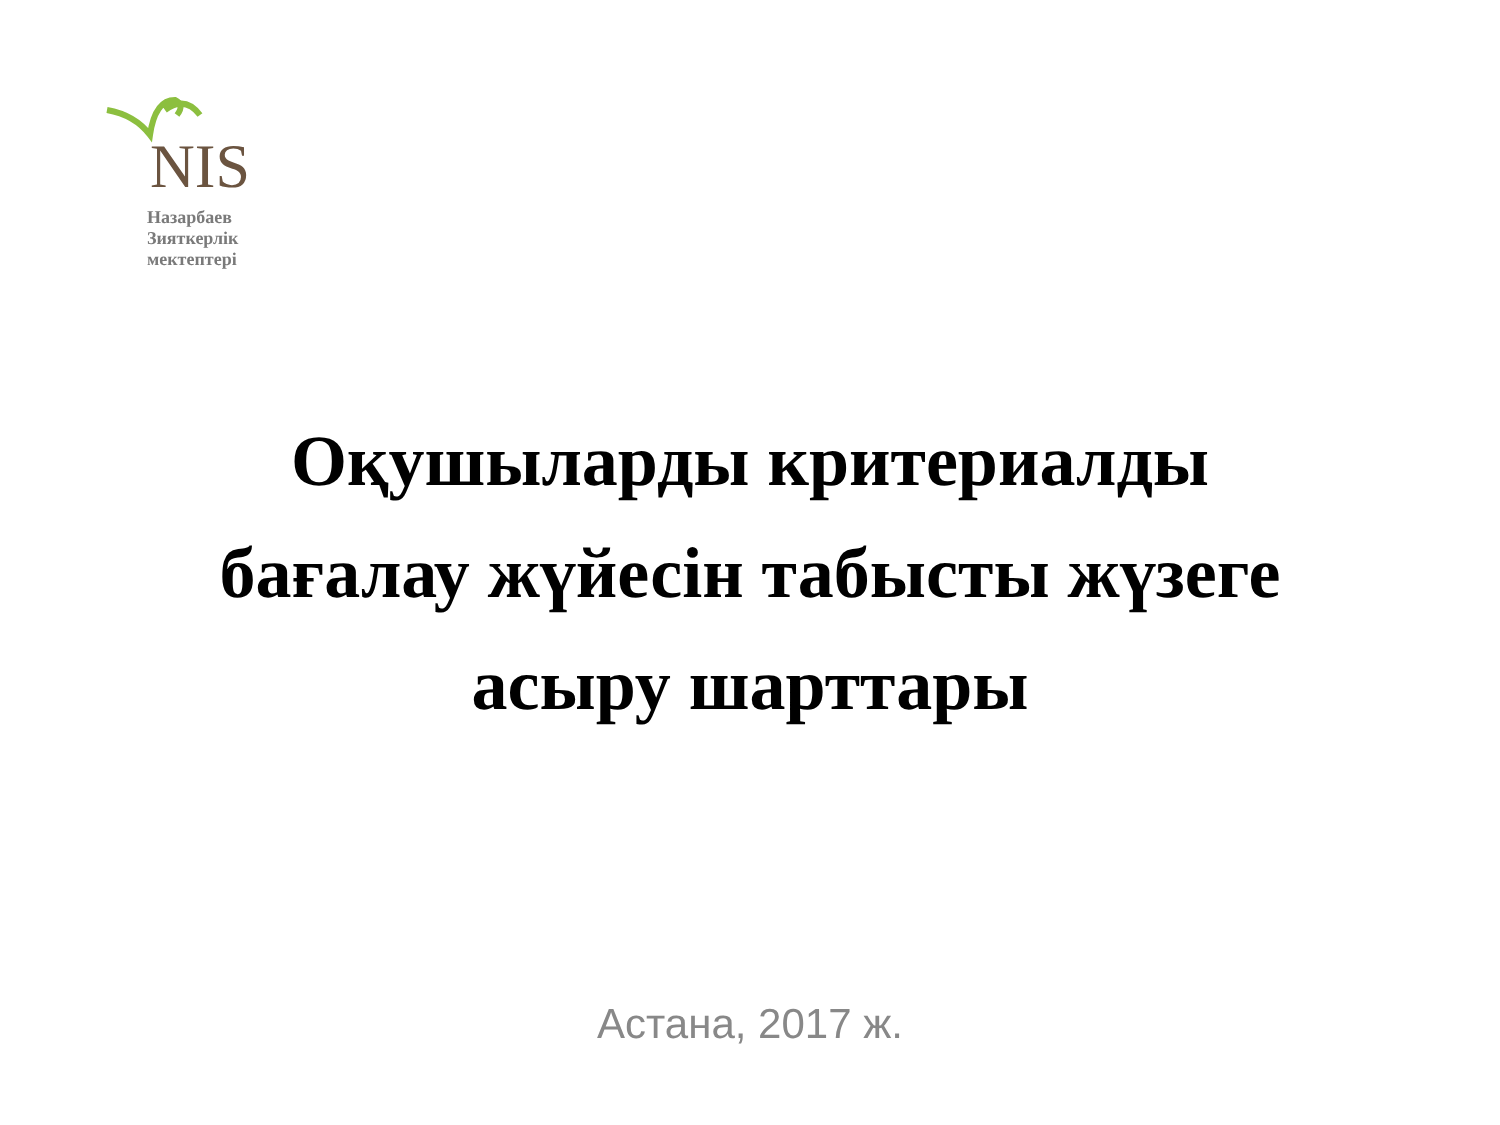NIS
Назарбаев
Зияткерлік
мектептері
Оқушыларды критериалды
бағалау жүйесін табысты жүзеге
асыру шарттары
Астана, 2017 ж.